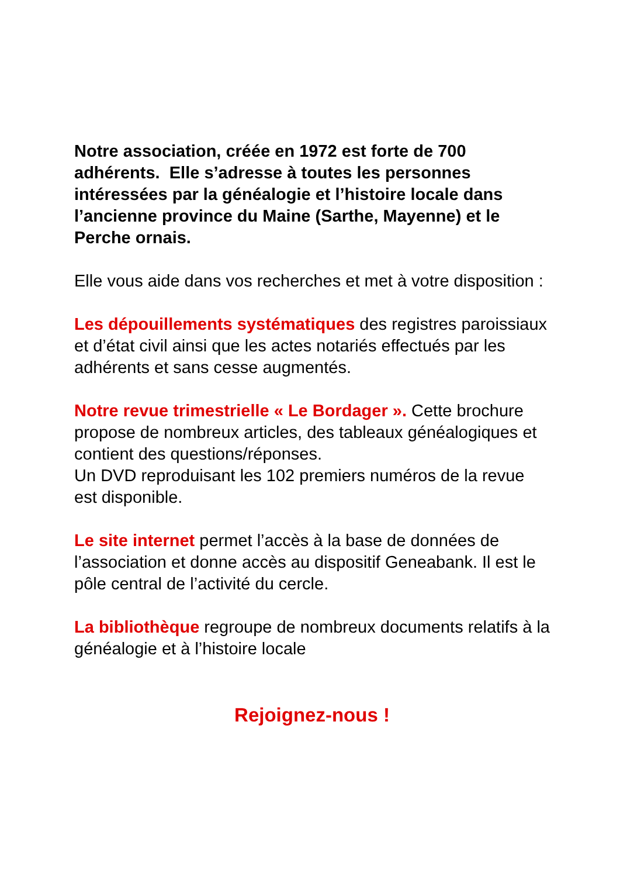Notre association, créée en 1972 est forte de 700 adhérents. Elle s’adresse à toutes les personnes intéressées par la généalogie et l’histoire locale dans l’ancienne province du Maine (Sarthe, Mayenne) et le Perche ornais.
Elle vous aide dans vos recherches et met à votre disposition :
Les dépouillements systématiques des registres paroissiaux et d’état civil ainsi que les actes notariés effectués par les adhérents et sans cesse augmentés.
Notre revue trimestrielle « Le Bordager ». Cette brochure propose de nombreux articles, des tableaux généalogiques et contient des questions/réponses.
Un DVD reproduisant les 102 premiers numéros de la revue est disponible.
Le site internet permet l’accès à la base de données de l’association et donne accès au dispositif Geneabank. Il est le pôle central de l’activité du cercle.
La bibliothèque regroupe de nombreux documents relatifs à la généalogie et à l’histoire locale
Rejoignez-nous !